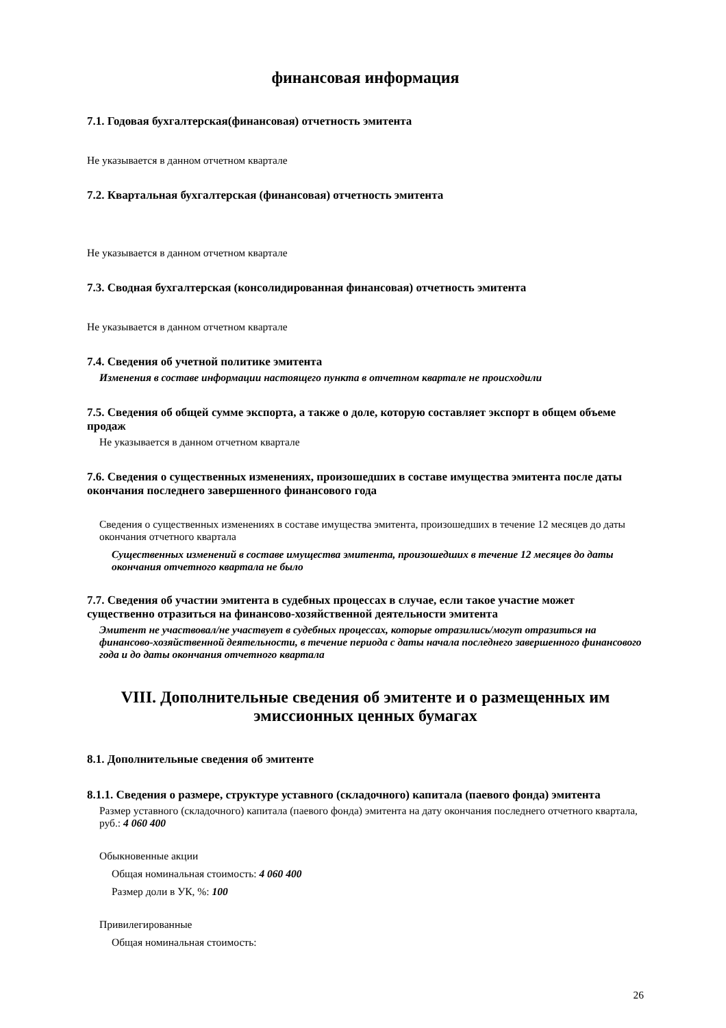финансовая информация
7.1. Годовая бухгалтерская(финансовая) отчетность эмитента
Не указывается в данном отчетном квартале
7.2. Квартальная бухгалтерская (финансовая) отчетность эмитента
Не указывается в данном отчетном квартале
7.3. Сводная бухгалтерская (консолидированная финансовая) отчетность эмитента
Не указывается в данном отчетном квартале
7.4. Сведения об учетной политике эмитента
Изменения в составе информации настоящего пункта в отчетном квартале не происходили
7.5. Сведения об общей сумме экспорта, а также о доле, которую составляет экспорт в общем объеме продаж
Не указывается в данном отчетном квартале
7.6. Сведения о существенных изменениях, произошедших в составе имущества эмитента после даты окончания последнего завершенного финансового года
Сведения о существенных изменениях в составе имущества эмитента, произошедших в течение 12 месяцев до даты окончания отчетного квартала
Существенных изменений в составе имущества эмитента, произошедших в течение 12 месяцев до даты окончания отчетного квартала не было
7.7. Сведения об участии эмитента в судебных процессах в случае, если такое участие может существенно отразиться на финансово-хозяйственной деятельности эмитента
Эмитент не участвовал/не участвует в судебных процессах, которые отразились/могут отразиться на финансово-хозяйственной деятельности, в течение периода с даты начала последнего завершенного финансового года и до даты окончания отчетного квартала
VIII. Дополнительные сведения об эмитенте и о размещенных им эмиссионных ценных бумагах
8.1. Дополнительные сведения об эмитенте
8.1.1. Сведения о размере, структуре уставного (складочного) капитала (паевого фонда) эмитента
Размер уставного (складочного) капитала (паевого фонда) эмитента на дату окончания последнего отчетного квартала, руб.: 4 060 400
Обыкновенные акции
Общая номинальная стоимость: 4 060 400
Размер доли в УК, %: 100
Привилегированные
Общая номинальная стоимость:
26